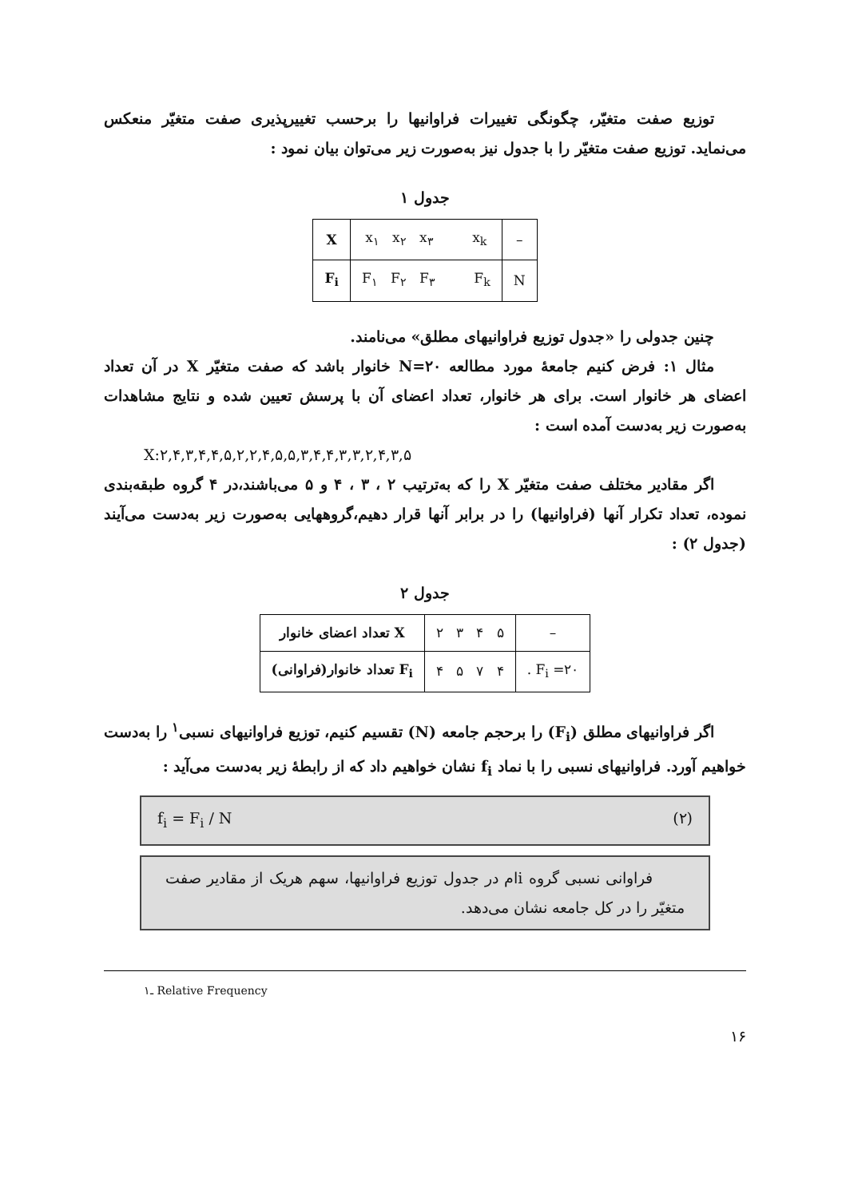توزیع صفت متغیّر، چگونگی تغییرات فراوانیها را برحسب تغییرپذیری صفت متغیّر منعکس می‌نماید. توزیع صفت متغیّر را با جدول نیز به‌صورت زیر می‌توان بیان نمود :
جدول ۱
| X | x<sub>۱</sub> x<sub>۲</sub> x<sub>۳</sub> x<sub>k</sub> | – |
| F<sub>i</sub> | F<sub>۱</sub> F<sub>۲</sub> F<sub>۳</sub> F<sub>k</sub> | N |
چنین جدولی را «جدول توزیع فراوانیهای مطلق» می‌نامند.
مثال ۱: فرض کنیم جامعهٔ مورد مطالعه N=۲۰ خانوار باشد که صفت متغیّر X در آن تعداد اعضای هر خانوار است. برای هر خانوار، تعداد اعضای آن با پرسش تعیین شده و نتایج مشاهدات به‌صورت زیر به‌دست آمده است :
X:۲,۴,۳,۴,۴,۵,۲,۲,۴,۵,۵,۳,۴,۴,۳,۳,۲,۴,۳,۵
اگر مقادیر مختلف صفت متغیّر X را که به‌ترتیب ۲ ، ۳ ، ۴ و ۵ می‌باشند،در ۴ گروه طبقه‌بندی نموده، تعداد تکرار آنها (فراوانیها) را در برابر آنها قرار دهیم،گروههایی به‌صورت زیر به‌دست می‌آیند (جدول ۲) :
جدول ۲
| X تعداد اعضای خانوار | ۲ ۳ ۴ ۵ | – |
| F<sub>i</sub> تعداد خانوار(فراوانی) | ۴ ۵ ۷ ۴ | . F<sub>i</sub> =۲۰ |
اگر فراوانیهای مطلق (F<sub>i</sub>) را برحجم جامعه (N) تقسیم کنیم، توزیع فراوانیهای نسبی<sup>۱</sup> را به‌دست خواهیم آورد. فراوانیهای نسبی را با نماد f<sub>i</sub> نشان خواهیم داد که از رابطهٔ زیر به‌دست می‌آید :
f<sub>i</sub> = F<sub>i</sub> / N (۲)
فراوانی نسبی گروه iام در جدول توزیع فراوانیها، سهم هریک از مقادیر صفت متغیّر را در کل جامعه نشان می‌دهد.
۱ـ Relative Frequency
۱۶